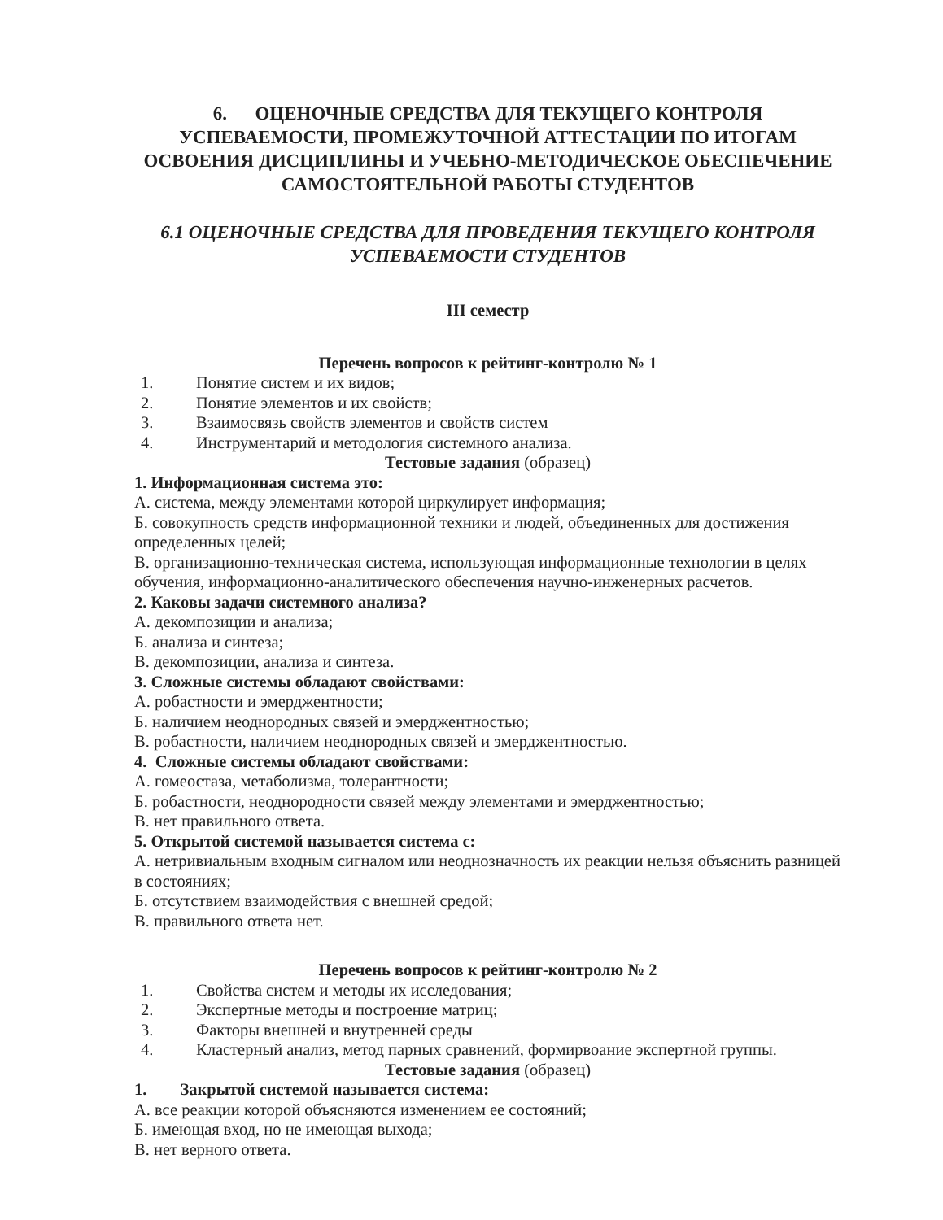6. ОЦЕНОЧНЫЕ СРЕДСТВА ДЛЯ ТЕКУЩЕГО КОНТРОЛЯ УСПЕВАЕМОСТИ, ПРОМЕЖУТОЧНОЙ АТТЕСТАЦИИ ПО ИТОГАМ ОСВОЕНИЯ ДИСЦИПЛИНЫ И УЧЕБНО-МЕТОДИЧЕСКОЕ ОБЕСПЕЧЕНИЕ САМОСТОЯТЕЛЬНОЙ РАБОТЫ СТУДЕНТОВ
6.1 ОЦЕНОЧНЫЕ СРЕДСТВА ДЛЯ ПРОВЕДЕНИЯ ТЕКУЩЕГО КОНТРОЛЯ УСПЕВАЕМОСТИ СТУДЕНТОВ
III семестр
Перечень вопросов к рейтинг-контролю № 1
1. Понятие систем и их видов;
2. Понятие элементов и их свойств;
3. Взаимосвязь свойств элементов и свойств систем
4. Инструментарий и методология системного анализа.
Тестовые задания (образец)
1. Информационная система это:
А. система, между элементами которой циркулирует информация;
Б. совокупность средств информационной техники и людей, объединенных для достижения определенных целей;
В. организационно-техническая система, использующая информационные технологии в целях обучения, информационно-аналитического обеспечения научно-инженерных расчетов.
2. Каковы задачи системного анализа?
А. декомпозиции и анализа;
Б. анализа и синтеза;
В. декомпозиции, анализа и синтеза.
3. Сложные системы обладают свойствами:
А. робастности и эмерджентности;
Б. наличием неоднородных связей и эмерджентностью;
В. робастности, наличием неоднородных связей и эмерджентностью.
4. Сложные системы обладают свойствами:
А. гомеостаза, метаболизма, толерантности;
Б. робастности, неоднородности связей между элементами и эмерджентностью;
В. нет правильного ответа.
5. Открытой системой называется система с:
А. нетривиальным входным сигналом или неоднозначность их реакции нельзя объяснить разницей в состояниях;
Б. отсутствием взаимодействия с внешней средой;
В. правильного ответа нет.
Перечень вопросов к рейтинг-контролю № 2
1. Свойства систем и методы их исследования;
2. Экспертные методы и построение матриц;
3. Факторы внешней и внутренней среды
4. Кластерный анализ, метод парных сравнений, формирвоание экспертной группы.
Тестовые задания (образец)
1. Закрытой системой называется система:
А. все реакции которой объясняются изменением ее состояний;
Б. имеющая вход, но не имеющая выхода;
В. нет верного ответа.